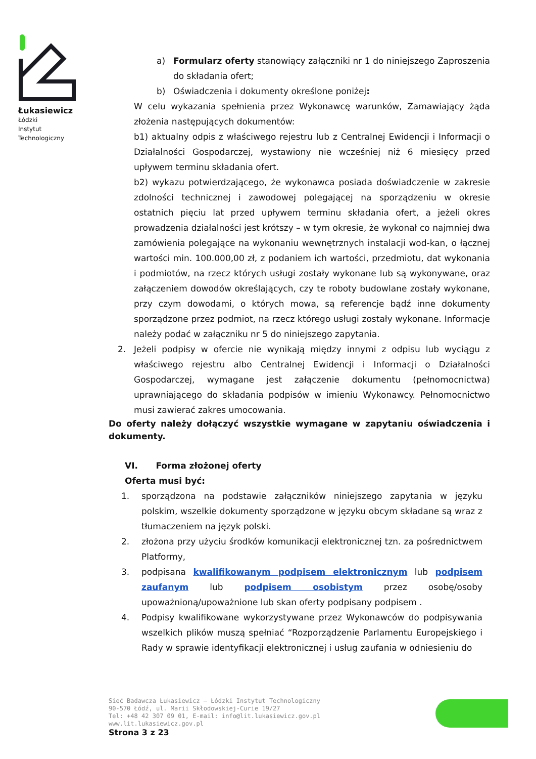Łukasiewicz
Łódzki
Instytut
Technologiczny
a) Formularz oferty stanowiący załączniki nr 1 do niniejszego Zaproszenia do składania ofert;
b) Oświadczenia i dokumenty określone poniżej:
W celu wykazania spełnienia przez Wykonawcę warunków, Zamawiający żąda złożenia następujących dokumentów:
b1) aktualny odpis z właściwego rejestru lub z Centralnej Ewidencji i Informacji o Działalności Gospodarczej, wystawiony nie wcześniej niż 6 miesięcy przed upływem terminu składania ofert.
b2) wykazu potwierdzającego, że wykonawca posiada doświadczenie w zakresie zdolności technicznej i zawodowej polegającej na sporządzeniu w okresie ostatnich pięciu lat przed upływem terminu składania ofert, a jeżeli okres prowadzenia działalności jest krótszy – w tym okresie, że wykonał co najmniej dwa zamówienia polegające na wykonaniu wewnętrznych instalacji wod-kan, o łącznej wartości min. 100.000,00 zł, z podaniem ich wartości, przedmiotu, dat wykonania i podmiotów, na rzecz których usługi zostały wykonane lub są wykonywane, oraz załączeniem dowodów określających, czy te roboty budowlane zostały wykonane, przy czym dowodami, o których mowa, są referencje bądź inne dokumenty sporządzone przez podmiot, na rzecz którego usługi zostały wykonane. Informacje należy podać w załączniku nr 5 do niniejszego zapytania.
2. Jeżeli podpisy w ofercie nie wynikają między innymi z odpisu lub wyciągu z właściwego rejestru albo Centralnej Ewidencji i Informacji o Działalności Gospodarczej, wymagane jest załączenie dokumentu (pełnomocnictwa) uprawniającego do składania podpisów w imieniu Wykonawcy. Pełnomocnictwo musi zawierać zakres umocowania.
Do oferty należy dołączyć wszystkie wymagane w zapytaniu oświadczenia i dokumenty.
VI. Forma złożonej oferty
Oferta musi być:
1. sporządzona na podstawie załączników niniejszego zapytania w języku polskim, wszelkie dokumenty sporządzone w języku obcym składane są wraz z tłumaczeniem na język polski.
2. złożona przy użyciu środków komunikacji elektronicznej tzn. za pośrednictwem Platformy,
3. podpisana kwalifikowanym podpisem elektronicznym lub podpisem zaufanym lub podpisem osobistym przez osobę/osoby upoważnioną/upoważnione lub skan oferty podpisany podpisem .
4. Podpisy kwalifikowane wykorzystywane przez Wykonawców do podpisywania wszelkich plików muszą spełniać “Rozporządzenie Parlamentu Europejskiego i Rady w sprawie identyfikacji elektronicznej i usług zaufania w odniesieniu do
Sieć Badawcza Łukasiewicz – Łódzki Instytut Technologiczny
90-570 Łódź, ul. Marii Skłodowskiej-Curie 19/27
Tel: +48 42 307 09 01, E-mail: info@lit.lukasiewicz.gov.pl
www.lit.lukasiewicz.gov.pl
Strona 3 z 23